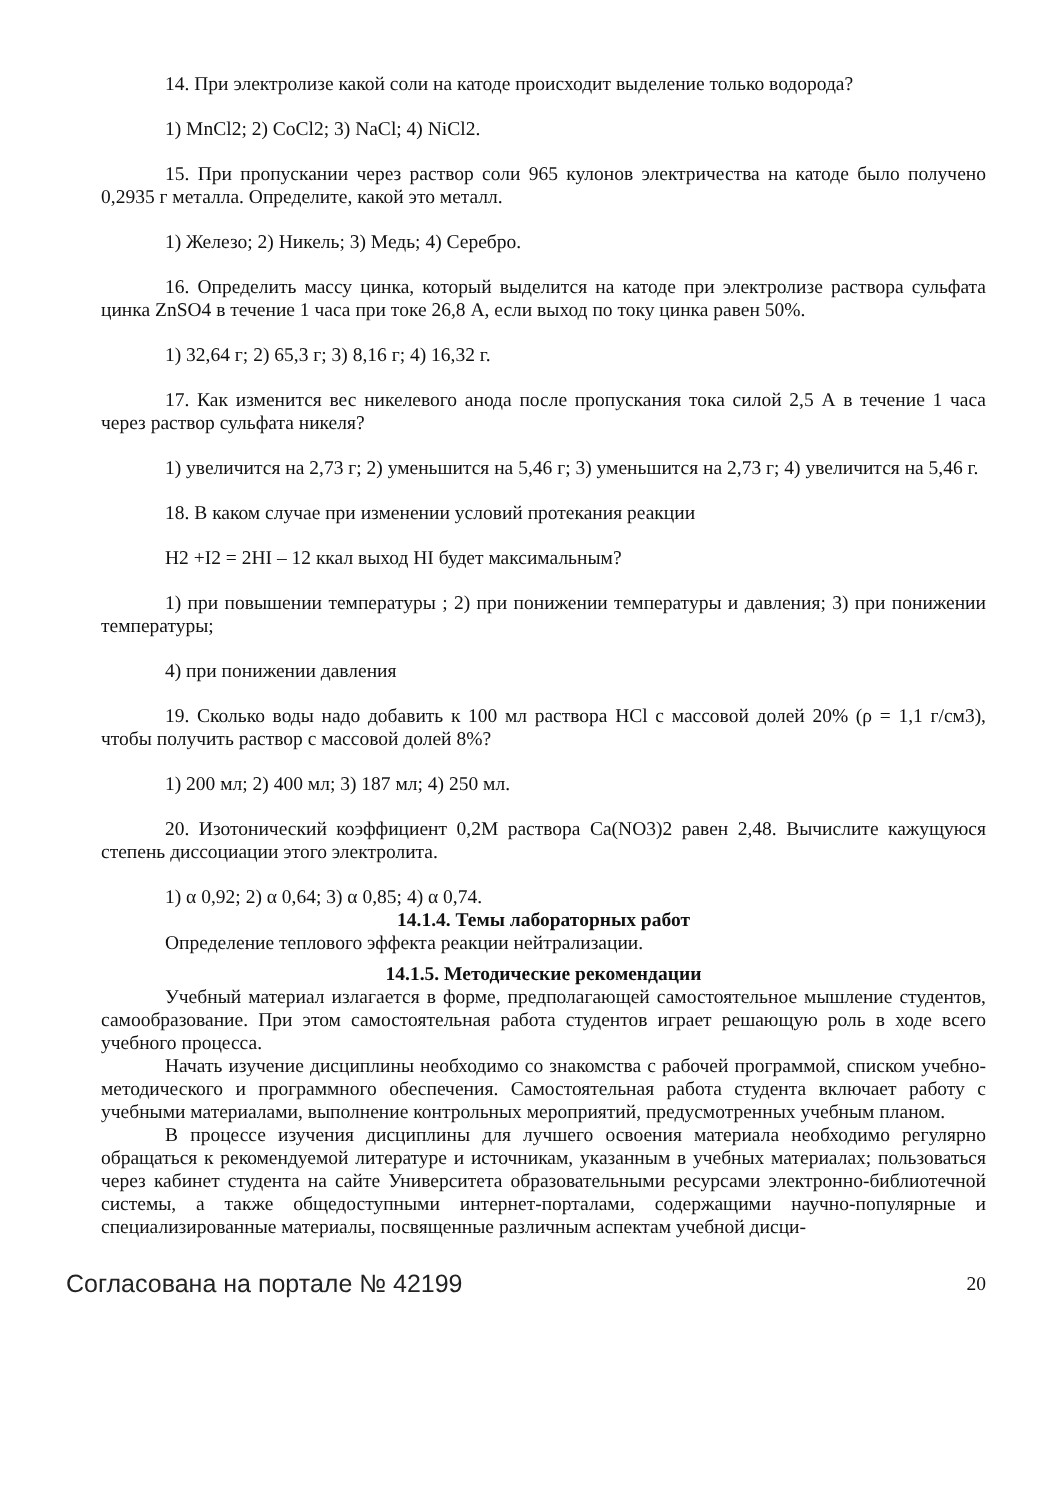14. При электролизе какой соли на катоде происходит выделение только водорода?
1) MnCl2; 2) CoCl2; 3) NaCl; 4) NiCl2.
15. При пропускании через раствор соли 965 кулонов электричества на катоде было получено 0,2935 г металла. Определите, какой это металл.
1) Железо; 2) Никель; 3) Медь; 4) Серебро.
16. Определить массу цинка, который выделится на катоде при электролизе раствора сульфата цинка ZnSO4 в течение 1 часа при токе 26,8 А, если выход по току цинка равен 50%.
1) 32,64 г; 2) 65,3 г; 3) 8,16 г; 4) 16,32 г.
17. Как изменится вес никелевого анода после пропускания тока силой 2,5 А в течение 1 часа через раствор сульфата никеля?
1) увеличится на 2,73 г; 2) уменьшится на 5,46 г; 3) уменьшится на 2,73 г; 4) увеличится на 5,46 г.
18. В каком случае при изменении условий протекания реакции
H2 +I2 = 2HI – 12 ккал выход HI будет максимальным?
1) при повышении температуры ; 2) при понижении температуры и давления; 3) при понижении температуры;
4) при понижении давления
19. Сколько воды надо добавить к 100 мл раствора HCl с массовой долей 20% (ρ = 1,1 г/см3), чтобы получить раствор с массовой долей 8%?
1) 200 мл; 2) 400 мл; 3) 187 мл; 4) 250 мл.
20. Изотонический коэффициент 0,2М раствора Ca(NO3)2 равен 2,48. Вычислите кажущуюся степень диссоциации этого электролита.
1) α 0,92; 2) α 0,64; 3) α 0,85; 4) α 0,74.
14.1.4. Темы лабораторных работ
Определение теплового эффекта реакции нейтрализации.
14.1.5. Методические рекомендации
Учебный материал излагается в форме, предполагающей самостоятельное мышление студентов, самообразование. При этом самостоятельная работа студентов играет решающую роль в ходе всего учебного процесса.
Начать изучение дисциплины необходимо со знакомства с рабочей программой, списком учебно-методического и программного обеспечения. Самостоятельная работа студента включает работу с учебными материалами, выполнение контрольных мероприятий, предусмотренных учебным планом.
В процессе изучения дисциплины для лучшего освоения материала необходимо регулярно обращаться к рекомендуемой литературе и источникам, указанным в учебных материалах; пользоваться через кабинет студента на сайте Университета образовательными ресурсами электронно-библиотечной системы, а также общедоступными интернет-порталами, содержащими научно-популярные и специализированные материалы, посвященные различным аспектам учебной дисци-
Согласована на портале № 42199 20